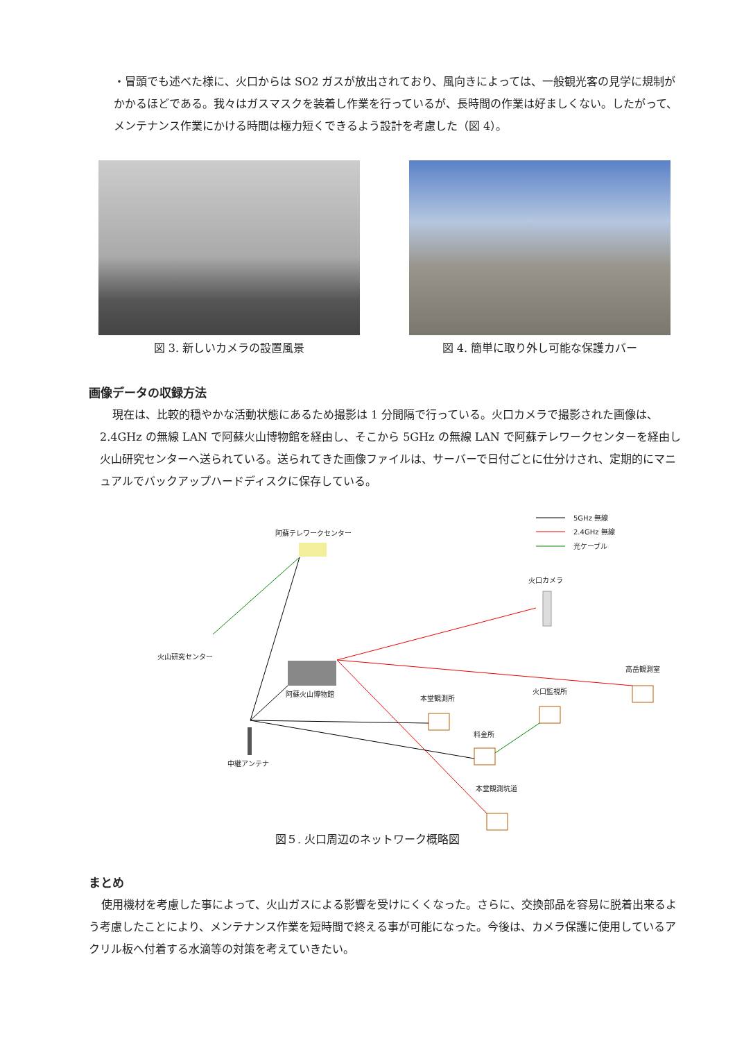・冒頭でも述べた様に、火口からは SO2 ガスが放出されており、風向きによっては、一般観光客の見学に規制がかかるほどである。我々はガスマスクを装着し作業を行っているが、長時間の作業は好ましくない。したがって、メンテナンス作業にかける時間は極力短くできるよう設計を考慮した（図 4）。
図 3. 新しいカメラの設置風景 図 4. 簡単に取り外し可能な保護カバー
画像データの収録方法
現在は、比較的穏やかな活動状態にあるため撮影は 1 分間隔で行っている。火口カメラで撮影された画像は、2.4GHz の無線 LAN で阿蘇火山博物館を経由し、そこから 5GHz の無線 LAN で阿蘇テレワークセンターを経由し火山研究センターへ送られている。送られてきた画像ファイルは、サーバーで日付ごとに仕分けされ、定期的にマニュアルでバックアップハードディスクに保存している。
5GHz 無線
2.4GHz 無線
光ケーブル
阿蘇テレワークセンター
火山研究センター
火口カメラ
阿蘇火山博物館
高岳観測室
本堂観測所
火口監視所
料金所
中継アンテナ
本堂観測坑道
図５. 火口周辺のネットワーク概略図
まとめ
使用機材を考慮した事によって、火山ガスによる影響を受けにくくなった。さらに、交換部品を容易に脱着出来るよう考慮したことにより、メンテナンス作業を短時間で終える事が可能になった。今後は、カメラ保護に使用しているアクリル板へ付着する水滴等の対策を考えていきたい。